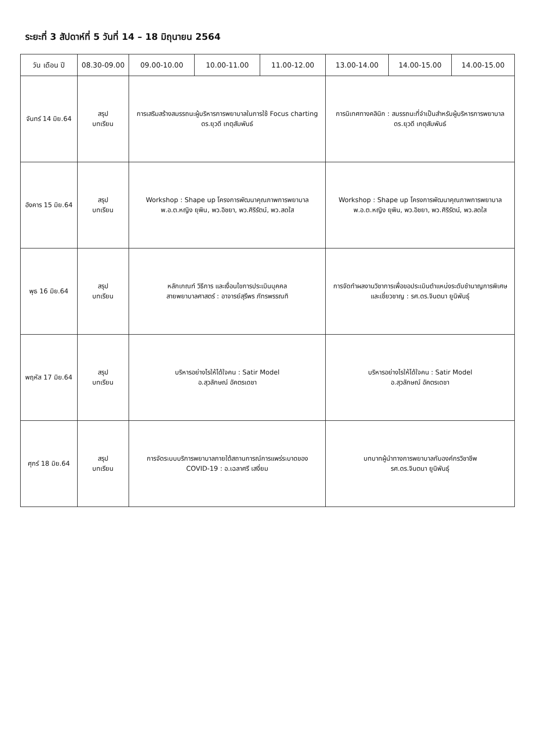ระยะที่ 3 สัปดาห์ที่ 5 วันที่ 14 – 18 มิถุนายน 2564
| วัน เดือน ปี | 08.30-09.00 | 09.00-10.00 | 10.00-11.00 | 11.00-12.00 | 13.00-14.00 | 14.00-15.00 | 14.00-15.00 |
| --- | --- | --- | --- | --- | --- | --- | --- |
| จันทร์ 14 มิย.64 | สรุป บทเรียน | การเสริมสร้างสมรรถนะผู้บริหารการพยาบาลในการใช้ Focus charting ดร.ยุวดี เกตุสัมพันธ์ | | | การนิเทศทางคลินิก : สมรรถนะที่จำเป็นสำหรับผู้บริหารการพยาบาล ดร.ยุวดี เกตุสัมพันธ์ | | |
| อังคาร 15 มิย.64 | สรุป บทเรียน | Workshop : Shape up โครงการพัฒนาคุณภาพการพยาบาล พ.อ.ต.หญิง ยุพิน, พว.อิชยา, พว.ศิริรัตน์, พว.สดใส | | | Workshop : Shape up โครงการพัฒนาคุณภาพการพยาบาล พ.อ.ต.หญิง ยุพิน, พว.อิชยา, พว.ศิริรัตน์, พว.สดใส | | |
| พุธ 16 มิย.64 | สรุป บทเรียน | หลักเกณฑ์ วิธีการ และเงื่อนไขการประเมินบุคคล สายพยาบาลศาสตร์ : อาจารย์สุรีพร ภัทรพรรณทิ | | | การจัดทำผลงานวิชาการเพื่อขอประเมินตำแหน่งระดับชำนาญการพิเศษ และเชี่ยวชาญ : รศ.ดร.จินตนา ยูนิพันธุ์ | | |
| พฤหัส 17 มิย.64 | สรุป บทเรียน | บริหารอย่างไรให้ได้ใจคน : Satir Model อ.สุวลักษณ์ อัคตรเดชา | | | บริหารอย่างไรให้ได้ใจคน : Satir Model อ.สุวลักษณ์ อัคตรเดชา | | |
| ศุกร์ 18 มิย.64 | สรุป บทเรียน | การจัดระบบบริการพยาบาลภายใต้สถานการณ์การแพร่ระบาดของ COVID-19 : อ.เฉลาศรี เสงี่ยม | | | บทบาทผู้นำทางการพยาบาลกับองค์กรวิชาชีพ รศ.ดร.จินตนา ยูนิพันธุ์ | | |